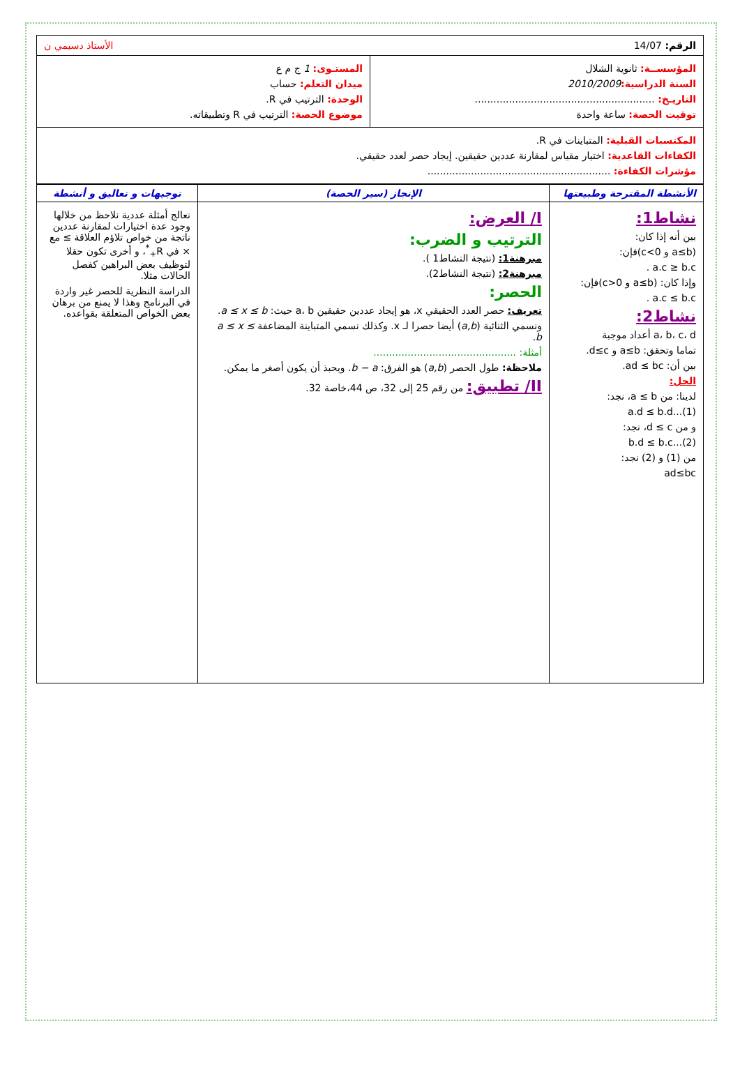الرقم: 14/07 الأستاذ دسيمي ن
| المؤسســة: ثانوية الشلال السنة الدراسية: 2010/2009 التاريـخ: .......................................................... توقيت الحصة: ساعة واحدة | المستـوى: 1 ج م ع ميدان التعلم: حساب الوحدة: الترتيب في R. موضوع الحصة: الترتيب في R وتطبيقاته. |
| المكتسبات القبلية: المتباينات في R. الكفاءات القاعدية: اختيار مقياس لمقارنة عددين حقيقين. إيجاد حصر لعدد حقيقي. مؤشرات الكفاءة: ........................................................... | |
| الأنشطة المقترحة وطبيعتها | الإنجاز (سير الحصة) | توجيهات و تعاليق و أنشطة |
| نشاط1: بين أنه إذا كان: (a≤b و c<0)فإن: a.c ≥ b.c . وإذا كان: (a≤b و c>0)فإن: a.c ≤ b.c . نشاط2: a، b، c، d أعداد موجبة تماما وتحقق: a≤b و d≤c. بين أن: ad ≤ bc. الحل: لدينا: من a ≤ b، نجد: a.d ≤ b.d...(1) و من d ≤ c، نجد: b.d ≤ b.c...(2) من (1) و (2) نجد: ad≤bc | I/ العرض: الترتيب و الضرب: مبرهنة1: (نتيجة النشاط1 ). مبرهنة2: (نتيجة النشاط2). الحصر: تعريف: حصر العدد الحقيقي x، هو إيجاد عددين حقيقين a، b حيث: a ≤ x ≤ b . ونسمي الثنائية ( a,b ) أيضا حصرا لـ x. وكذلك نسمي المتباينة المضاعفة a ≤ x ≤ b . أمثلة: .............................................. ملاحظة: طول الحصر ( a,b ) هو الفرق: b − a . ويحبذ أن يكون أصغر ما يمكن. II/ تطبيق: من رقم 25 إلى 32، ص 44،خاصة 32. | نعالج أمثلة عددية نلاحظ من خلالها وجود عدة اختيارات لمقارنة عددين ناتجة من خواص تلاؤم العلاقة ≥ مع × في R<sub>+</sub><sup>*</sup>، و أخرى تكون حقلا لتوظيف بعض البراهين كفصل الحالات مثلا. الدراسة النظرية للحصر غير واردة في البرنامج وهذا لا يمنع من برهان بعض الخواص المتعلقة بقواعده. |